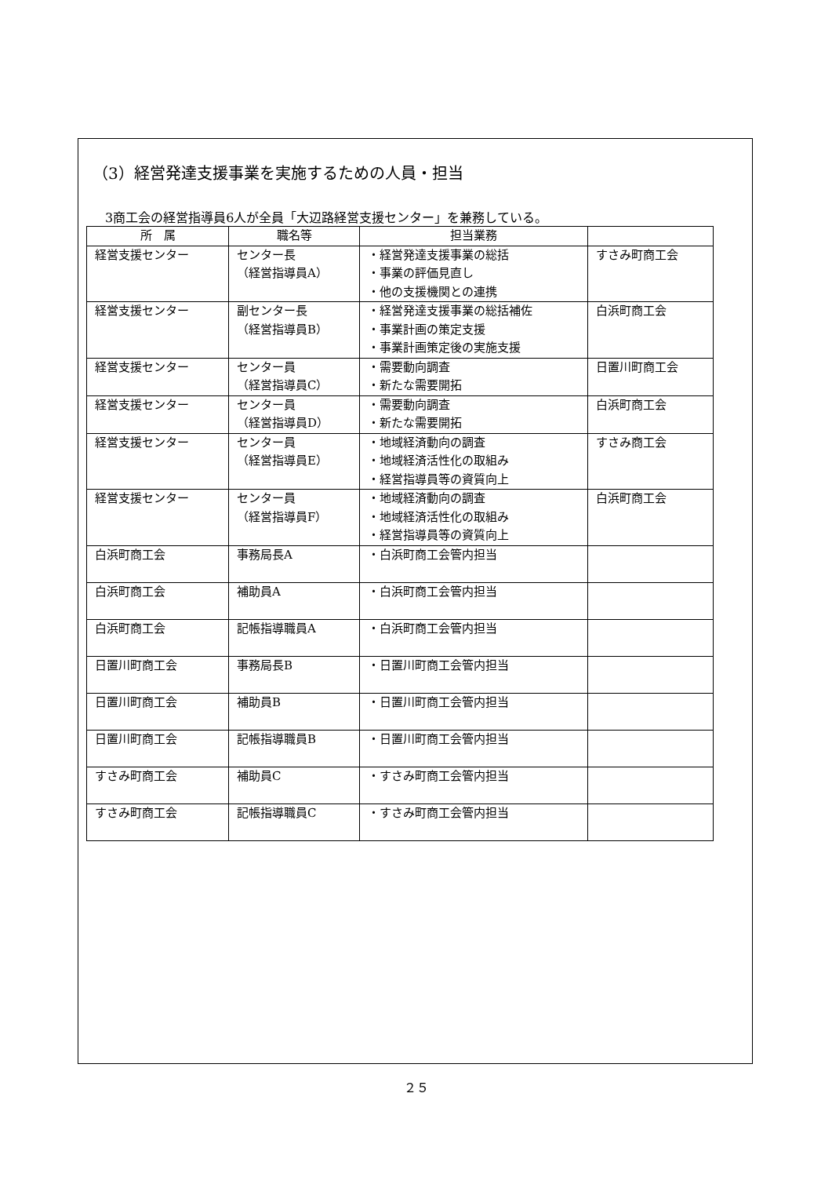（3）経営発達支援事業を実施するための人員・担当
3商工会の経営指導員6人が全員「大辺路経営支援センター」を兼務している。
| 所 属 | 職名等 | 担当業務 | |
| --- | --- | --- | --- |
| 経営支援センター | センター長 （経営指導員A） | ・経営発達支援事業の総括 ・事業の評価見直し ・他の支援機関との連携 | すさみ町商工会 |
| 経営支援センター | 副センター長 （経営指導員B） | ・経営発達支援事業の総括補佐 ・事業計画の策定支援 ・事業計画策定後の実施支援 | 白浜町商工会 |
| 経営支援センター | センター員 （経営指導員C） | ・需要動向調査 ・新たな需要開拓 | 日置川町商工会 |
| 経営支援センター | センター員 （経営指導員D） | ・需要動向調査 ・新たな需要開拓 | 白浜町商工会 |
| 経営支援センター | センター員 （経営指導員E） | ・地域経済動向の調査 ・地域経済活性化の取組み ・経営指導員等の資質向上 | すさみ商工会 |
| 経営支援センター | センター員 （経営指導員F） | ・地域経済動向の調査 ・地域経済活性化の取組み ・経営指導員等の資質向上 | 白浜町商工会 |
| 白浜町商工会 | 事務局長A | ・白浜町商工会管内担当 | |
| 白浜町商工会 | 補助員A | ・白浜町商工会管内担当 | |
| 白浜町商工会 | 記帳指導職員A | ・白浜町商工会管内担当 | |
| 日置川町商工会 | 事務局長B | ・日置川町商工会管内担当 | |
| 日置川町商工会 | 補助員B | ・日置川町商工会管内担当 | |
| 日置川町商工会 | 記帳指導職員B | ・日置川町商工会管内担当 | |
| すさみ町商工会 | 補助員C | ・すさみ町商工会管内担当 | |
| すさみ町商工会 | 記帳指導職員C | ・すさみ町商工会管内担当 | |
２５